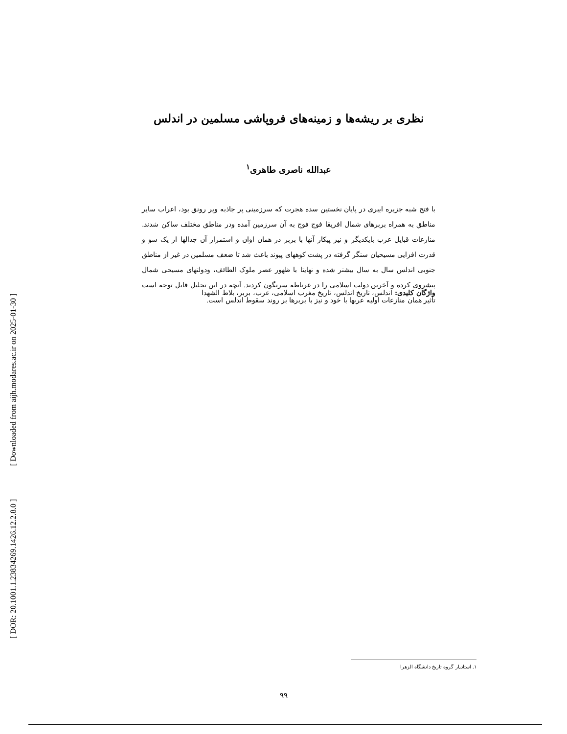[ Downloaded from aijh.modares.ac.ir on 2025-01-30 ]
[ DOR: 20.1001.1.23834269.1426.12.2.8.0 ]
نظری بر ریشه‌ها و زمینه‌های فروپاشی مسلمین در اندلس
عبدالله ناصری طاهری<sup>۱</sup>
با فتح شبه جزیره ایبری در پایان نخستین سده هجرت که سرزمینی پر جاذبه وپر رونق بود، اعراب سایر مناطق به همراه بربرهای شمال افریقا فوج فوج به آن سرزمین آمده ودر مناطق مختلف ساکن شدند. منازعات قبایل عرب بایکدیگر و نیز پیکار آنها با بربر در همان اوان و استمرار آن جدالها از یک سو و قدرت افزایی مسیحیان سنگر گرفته در پشت کوههای پیوند باعث شد تا ضعف مسلمین در غیر از مناطق جنوبی اندلس سال به سال بیشتر شده و نهایتا با ظهور عصر ملوک الطائف، ودولتهای مسیحی شمال پیشروی کرده و آخرین دولت اسلامی را در غرناطه سرنگون کردند. آنچه در این تحلیل قابل توجه است تأثیر همان منازعات اولیه عربها با خود و نیز با بربرها بر روند سقوط اندلس است.
واژگان کلیدی: اندلس، تاریخ اندلس، تاریخ مغرب اسلامی، عرب، بربر، بلاط الشهدا
۱. استادیار گروه تاریخ دانشگاه الزهرا
۹۹